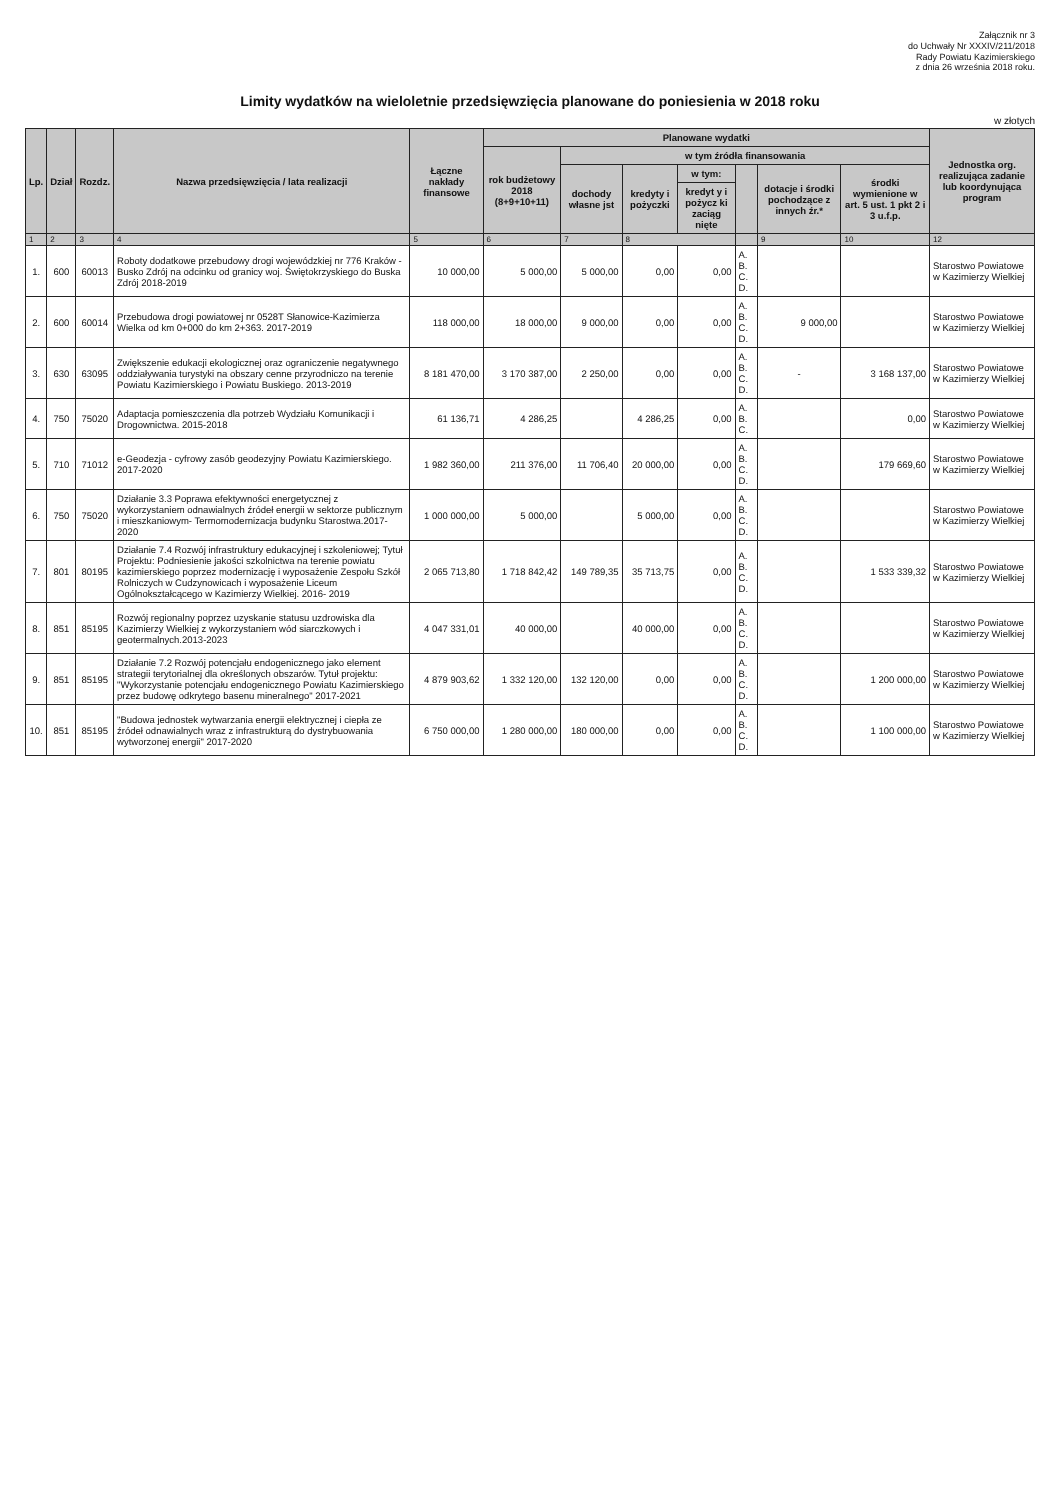Załącznik nr 3
do Uchwały Nr XXXIV/211/2018
Rady Powiatu Kazimierskiego
z dnia 26 września 2018 roku.
Limity wydatków na wieloletnie przedsięwzięcia planowane do poniesienia w 2018 roku
w złotych
| Lp. | Dział | Rozdz. | Nazwa przedsięwzięcia / lata realizacji | Łączne nakłady finansowe | Planowane wydatki | | | | | | | Jednostka org. realizująca zadanie lub koordynująca program |
| --- | --- | --- | --- | --- | --- | --- | --- | --- | --- | --- | --- | --- |
| | | | | | rok budżetowy 2018 (8+9+10+11) | w tym źródła finansowania | | | | | | |
| | | | | | | dochody własne jst | kredyty i pożyczki | w tym: | | dotacje i środki pochodzące z innych źr.* | środki wymienione w art. 5 ust. 1 pkt 2 i 3 u.f.p. | |
| | | | | | | | | kredyt y i pożycz ki zaciąg nięte | | | | |
| 1 | 2 | 3 | 4 | 5 | 6 | 7 | 8 | | | 9 | 10 | 12 |
| 1. | 600 | 60013 | Roboty dodatkowe przebudowy drogi wojewódzkiej nr 776 Kraków - Busko Zdrój na odcinku od granicy woj. Świętokrzyskiego do Buska Zdrój 2018-2019 | 10 000,00 | 5 000,00 | 5 000,00 | 0,00 | 0,00 | A. B. C. D. | | | Starostwo Powiatowe w Kazimierzy Wielkiej |
| 2. | 600 | 60014 | Przebudowa drogi powiatowej nr 0528T Słanowice-Kazimierza Wielka od km 0+000 do km 2+363. 2017-2019 | 118 000,00 | 18 000,00 | 9 000,00 | 0,00 | 0,00 | A. B. C. D. | 9 000,00 | | Starostwo Powiatowe w Kazimierzy Wielkiej |
| 3. | 630 | 63095 | Zwiększenie edukacji ekologicznej oraz ograniczenie negatywnego oddziaływania turystyki na obszary cenne przyrodniczo na terenie Powiatu Kazimierskiego i Powiatu Buskiego. 2013-2019 | 8 181 470,00 | 3 170 387,00 | 2 250,00 | 0,00 | 0,00 | A. B. C. D. | - | 3 168 137,00 | Starostwo Powiatowe w Kazimierzy Wielkiej |
| 4. | 750 | 75020 | Adaptacja pomieszczenia dla potrzeb Wydziału Komunikacji i Drogownictwa. 2015-2018 | 61 136,71 | 4 286,25 | | 4 286,25 | 0,00 | A. B. C. | | 0,00 | Starostwo Powiatowe w Kazimierzy Wielkiej |
| 5. | 710 | 71012 | e-Geodezja - cyfrowy zasób geodezyjny Powiatu Kazimierskiego. 2017-2020 | 1 982 360,00 | 211 376,00 | 11 706,40 | 20 000,00 | 0,00 | A. B. C. D. | | 179 669,60 | Starostwo Powiatowe w Kazimierzy Wielkiej |
| 6. | 750 | 75020 | Działanie 3.3 Poprawa efektywności energetycznej z wykorzystaniem odnawialnych źródeł energii w sektorze publicznym i mieszkaniowym- Termomodernizacja budynku Starostwa.2017-2020 | 1 000 000,00 | 5 000,00 | | 5 000,00 | 0,00 | A. B. C. D. | | | Starostwo Powiatowe w Kazimierzy Wielkiej |
| 7. | 801 | 80195 | Działanie 7.4 Rozwój infrastruktury edukacyjnej i szkoleniowej; Tytuł Projektu: Podniesienie jakości szkolnictwa na terenie powiatu kazimierskiego poprzez modernizację i wyposażenie Zespołu Szkół Rolniczych w Cudzynowicach i wyposażenie Liceum Ogólnokształcącego w Kazimierzy Wielkiej. 2016- 2019 | 2 065 713,80 | 1 718 842,42 | 149 789,35 | 35 713,75 | 0,00 | A. B. C. D. | | 1 533 339,32 | Starostwo Powiatowe w Kazimierzy Wielkiej |
| 8. | 851 | 85195 | Rozwój regionalny poprzez uzyskanie statusu uzdrowiska dla Kazimierzy Wielkiej z wykorzystaniem wód siarczkowych i geotermalnych.2013-2023 | 4 047 331,01 | 40 000,00 | | 40 000,00 | 0,00 | A. B. C. D. | | | Starostwo Powiatowe w Kazimierzy Wielkiej |
| 9. | 851 | 85195 | Działanie 7.2 Rozwój potencjału endogenicznego jako element strategii terytorialnej dla określonych obszarów. Tytuł projektu: "Wykorzystanie potencjału endogenicznego Powiatu Kazimierskiego przez budowę odkrytego basenu mineralnego" 2017-2021 | 4 879 903,62 | 1 332 120,00 | 132 120,00 | 0,00 | 0,00 | A. B. C. D. | | 1 200 000,00 | Starostwo Powiatowe w Kazimierzy Wielkiej |
| 10. | 851 | 85195 | "Budowa jednostek wytwarzania energii elektrycznej i ciepła ze źródeł odnawialnych wraz z infrastrukturą do dystrybuowania wytworzonej energii" 2017-2020 | 6 750 000,00 | 1 280 000,00 | 180 000,00 | 0,00 | 0,00 | A. B. C. D. | | 1 100 000,00 | Starostwo Powiatowe w Kazimierzy Wielkiej |